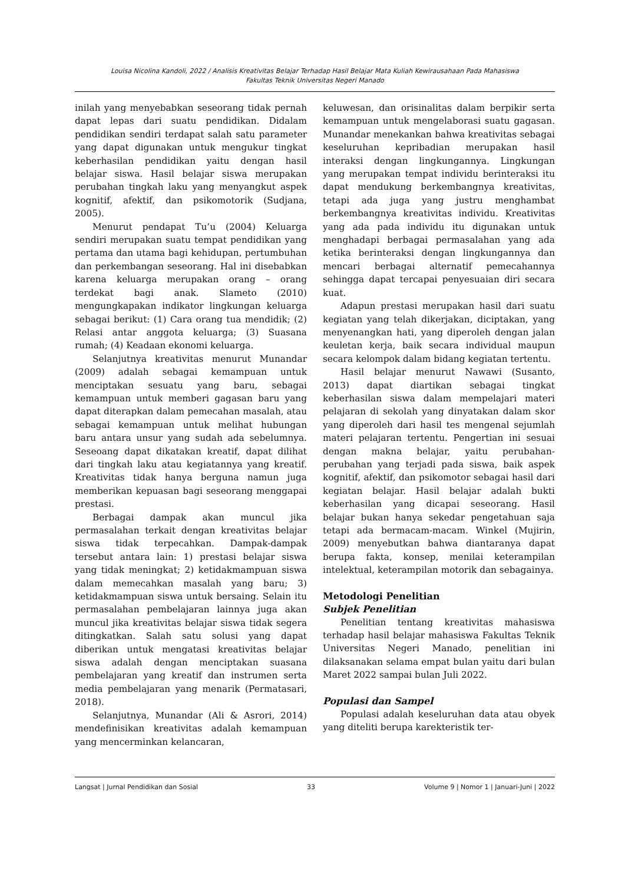Louisa Nicolina Kandoli, 2022 / Analisis Kreativitas Belajar Terhadap Hasil Belajar Mata Kuliah Kewirausahaan Pada Mahasiswa
Fakultas Teknik Universitas Negeri Manado
inilah yang menyebabkan seseorang tidak pernah dapat lepas dari suatu pendidikan. Didalam pendidikan sendiri terdapat salah satu parameter yang dapat digunakan untuk mengukur tingkat keberhasilan pendidikan yaitu dengan hasil belajar siswa. Hasil belajar siswa merupakan perubahan tingkah laku yang menyangkut aspek kognitif, afektif, dan psikomotorik (Sudjana, 2005).
Menurut pendapat Tu’u (2004) Keluarga sendiri merupakan suatu tempat pendidikan yang pertama dan utama bagi kehidupan, pertumbuhan dan perkembangan seseorang. Hal ini disebabkan karena keluarga merupakan orang – orang terdekat bagi anak. Slameto (2010) mengungkapakan indikator lingkungan keluarga sebagai berikut: (1) Cara orang tua mendidik; (2) Relasi antar anggota keluarga; (3) Suasana rumah; (4) Keadaan ekonomi keluarga.
Selanjutnya kreativitas menurut Munandar (2009) adalah sebagai kemampuan untuk menciptakan sesuatu yang baru, sebagai kemampuan untuk memberi gagasan baru yang dapat diterapkan dalam pemecahan masalah, atau sebagai kemampuan untuk melihat hubungan baru antara unsur yang sudah ada sebelumnya. Seseoang dapat dikatakan kreatif, dapat dilihat dari tingkah laku atau kegiatannya yang kreatif. Kreativitas tidak hanya berguna namun juga memberikan kepuasan bagi seseorang menggapai prestasi.
Berbagai dampak akan muncul jika permasalahan terkait dengan kreativitas belajar siswa tidak terpecahkan. Dampak-dampak tersebut antara lain: 1) prestasi belajar siswa yang tidak meningkat; 2) ketidakmampuan siswa dalam memecahkan masalah yang baru; 3) ketidakmampuan siswa untuk bersaing. Selain itu permasalahan pembelajaran lainnya juga akan muncul jika kreativitas belajar siswa tidak segera ditingkatkan. Salah satu solusi yang dapat diberikan untuk mengatasi kreativitas belajar siswa adalah dengan menciptakan suasana pembelajaran yang kreatif dan instrumen serta media pembelajaran yang menarik (Permatasari, 2018).
Selanjutnya, Munandar (Ali & Asrori, 2014) mendefinisikan kreativitas adalah kemampuan yang mencerminkan kelancaran,
keluwesan, dan orisinalitas dalam berpikir serta kemampuan untuk mengelaborasi suatu gagasan. Munandar menekankan bahwa kreativitas sebagai keseluruhan kepribadian merupakan hasil interaksi dengan lingkungannya. Lingkungan yang merupakan tempat individu berinteraksi itu dapat mendukung berkembangnya kreativitas, tetapi ada juga yang justru menghambat berkembangnya kreativitas individu. Kreativitas yang ada pada individu itu digunakan untuk menghadapi berbagai permasalahan yang ada ketika berinteraksi dengan lingkungannya dan mencari berbagai alternatif pemecahannya sehingga dapat tercapai penyesuaian diri secara kuat.
Adapun prestasi merupakan hasil dari suatu kegiatan yang telah dikerjakan, diciptakan, yang menyenangkan hati, yang diperoleh dengan jalan keuletan kerja, baik secara individual maupun secara kelompok dalam bidang kegiatan tertentu.
Hasil belajar menurut Nawawi (Susanto, 2013) dapat diartikan sebagai tingkat keberhasilan siswa dalam mempelajari materi pelajaran di sekolah yang dinyatakan dalam skor yang diperoleh dari hasil tes mengenal sejumlah materi pelajaran tertentu. Pengertian ini sesuai dengan makna belajar, yaitu perubahan-perubahan yang terjadi pada siswa, baik aspek kognitif, afektif, dan psikomotor sebagai hasil dari kegiatan belajar. Hasil belajar adalah bukti keberhasilan yang dicapai seseorang. Hasil belajar bukan hanya sekedar pengetahuan saja tetapi ada bermacam-macam. Winkel (Mujirin, 2009) menyebutkan bahwa diantaranya dapat berupa fakta, konsep, menilai keterampilan intelektual, keterampilan motorik dan sebagainya.
Metodologi Penelitian
Subjek Penelitian
Penelitian tentang kreativitas mahasiswa terhadap hasil belajar mahasiswa Fakultas Teknik Universitas Negeri Manado, penelitian ini dilaksanakan selama empat bulan yaitu dari bulan Maret 2022 sampai bulan Juli 2022.
Populasi dan Sampel
Populasi adalah keseluruhan data atau obyek yang diteliti berupa karekteristik ter-
Langsat | Jurnal Pendidikan dan Sosial 33 Volume 9 | Nomor 1 | Januari-Juni | 2022